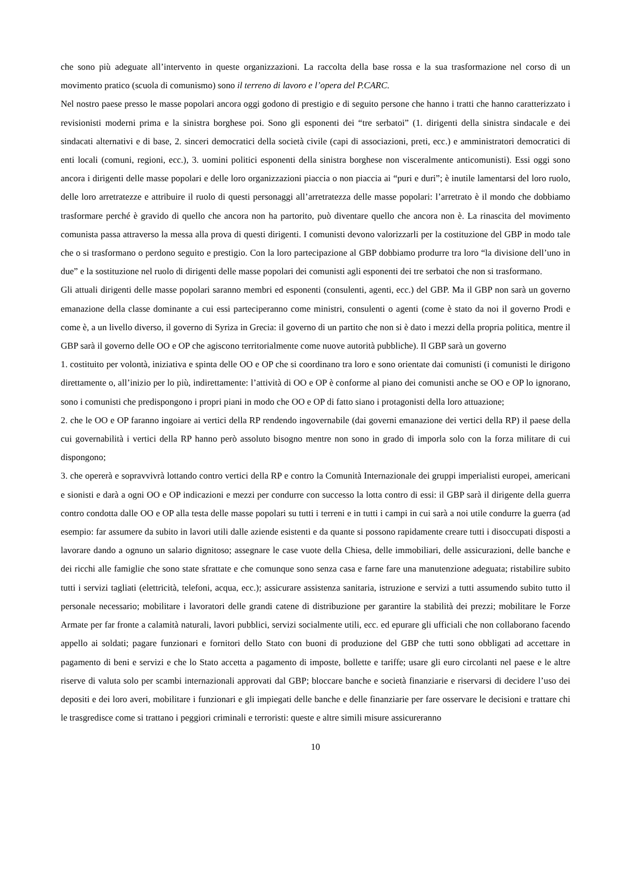che sono più adeguate all’intervento in queste organizzazioni. La raccolta della base rossa e la sua trasformazione nel corso di un movimento pratico (scuola di comunismo) sono il terreno di lavoro e l’opera del P.CARC.
Nel nostro paese presso le masse popolari ancora oggi godono di prestigio e di seguito persone che hanno i tratti che hanno caratterizzato i revisionisti moderni prima e la sinistra borghese poi. Sono gli esponenti dei “tre serbatoi” (1. dirigenti della sinistra sindacale e dei sindacati alternativi e di base, 2. sinceri democratici della società civile (capi di associazioni, preti, ecc.) e amministratori democratici di enti locali (comuni, regioni, ecc.), 3. uomini politici esponenti della sinistra borghese non visceralmente anticomunisti). Essi oggi sono ancora i dirigenti delle masse popolari e delle loro organizzazioni piaccia o non piaccia ai “puri e duri”; è inutile lamentarsi del loro ruolo, delle loro arretratezze e attribuire il ruolo di questi personaggi all’arretratezza delle masse popolari: l’arretrato è il mondo che dobbiamo trasformare perché è gravido di quello che ancora non ha partorito, può diventare quello che ancora non è. La rinascita del movimento comunista passa attraverso la messa alla prova di questi dirigenti. I comunisti devono valorizzarli per la costituzione del GBP in modo tale che o si trasformano o perdono seguito e prestigio. Con la loro partecipazione al GBP dobbiamo produrre tra loro “la divisione dell’uno in due” e la sostituzione nel ruolo di dirigenti delle masse popolari dei comunisti agli esponenti dei tre serbatoi che non si trasformano.
Gli attuali dirigenti delle masse popolari saranno membri ed esponenti (consulenti, agenti, ecc.) del GBP. Ma il GBP non sarà un governo emanazione della classe dominante a cui essi parteciperanno come ministri, consulenti o agenti (come è stato da noi il governo Prodi e come è, a un livello diverso, il governo di Syriza in Grecia: il governo di un partito che non si è dato i mezzi della propria politica, mentre il GBP sarà il governo delle OO e OP che agiscono territorialmente come nuove autorità pubbliche). Il GBP sarà un governo
1. costituito per volontà, iniziativa e spinta delle OO e OP che si coordinano tra loro e sono orientate dai comunisti (i comunisti le dirigono direttamente o, all’inizio per lo più, indirettamente: l’attività di OO e OP è conforme al piano dei comunisti anche se OO e OP lo ignorano, sono i comunisti che predispongono i propri piani in modo che OO e OP di fatto siano i protagonisti della loro attuazione;
2. che le OO e OP faranno ingoiare ai vertici della RP rendendo ingovernabile (dai governi emanazione dei vertici della RP) il paese della cui governabilità i vertici della RP hanno però assoluto bisogno mentre non sono in grado di imporla solo con la forza militare di cui dispongono;
3. che opererà e sopravvivrà lottando contro vertici della RP e contro la Comunità Internazionale dei gruppi imperialisti europei, americani e sionisti e darà a ogni OO e OP indicazioni e mezzi per condurre con successo la lotta contro di essi: il GBP sarà il dirigente della guerra contro condotta dalle OO e OP alla testa delle masse popolari su tutti i terreni e in tutti i campi in cui sarà a noi utile condurre la guerra (ad esempio: far assumere da subito in lavori utili dalle aziende esistenti e da quante si possono rapidamente creare tutti i disoccupati disposti a lavorare dando a ognuno un salario dignitoso; assegnare le case vuote della Chiesa, delle immobiliari, delle assicurazioni, delle banche e dei ricchi alle famiglie che sono state sfrattate e che comunque sono senza casa e farne fare una manutenzione adeguata; ristabilire subito tutti i servizi tagliati (elettricità, telefoni, acqua, ecc.); assicurare assistenza sanitaria, istruzione e servizi a tutti assumendo subito tutto il personale necessario; mobilitare i lavoratori delle grandi catene di distribuzione per garantire la stabilità dei prezzi; mobilitare le Forze Armate per far fronte a calamità naturali, lavori pubblici, servizi socialmente utili, ecc. ed epurare gli ufficiali che non collaborano facendo appello ai soldati; pagare funzionari e fornitori dello Stato con buoni di produzione del GBP che tutti sono obbligati ad accettare in pagamento di beni e servizi e che lo Stato accetta a pagamento di imposte, bollette e tariffe; usare gli euro circolanti nel paese e le altre riserve di valuta solo per scambi internazionali approvati dal GBP; bloccare banche e società finanziarie e riservarsi di decidere l’uso dei depositi e dei loro averi, mobilitare i funzionari e gli impiegati delle banche e delle finanziarie per fare osservare le decisioni e trattare chi le trasgredisce come si trattano i peggiori criminali e terroristi: queste e altre simili misure assicureranno
10